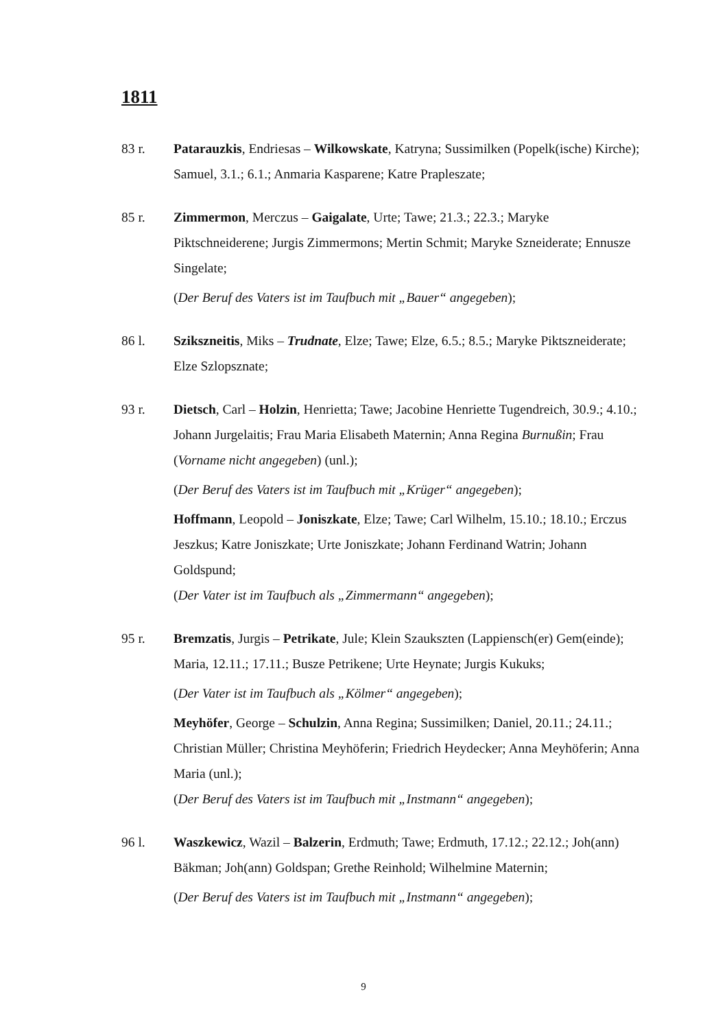1811
83 r. Patarauzkis, Endriesas – Wilkowskate, Katryna; Sussimilken (Popelk(ische) Kirche); Samuel, 3.1.; 6.1.; Anmaria Kasparene; Katre Prapleszate;
85 r. Zimmermon, Merczus – Gaigalate, Urte; Tawe; 21.3.; 22.3.; Maryke Piktschneiderene; Jurgis Zimmermons; Mertin Schmit; Maryke Szneiderate; Ennusze Singelate;
(Der Beruf des Vaters ist im Taufbuch mit „Bauer“ angegeben);
86 l. Szikszneitis, Miks – Trudnate, Elze; Tawe; Elze, 6.5.; 8.5.; Maryke Piktszneiderate; Elze Szlopsznate;
93 r. Dietsch, Carl – Holzin, Henrietta; Tawe; Jacobine Henriette Tugendreich, 30.9.; 4.10.; Johann Jurgelaitis; Frau Maria Elisabeth Maternin; Anna Regina Burnußin; Frau (Vorname nicht angegeben) (unl.);
(Der Beruf des Vaters ist im Taufbuch mit „Krüger“ angegeben);
Hoffmann, Leopold – Joniszkate, Elze; Tawe; Carl Wilhelm, 15.10.; 18.10.; Erczus Jeszkus; Katre Joniszkate; Urte Joniszkate; Johann Ferdinand Watrin; Johann Goldspund;
(Der Vater ist im Taufbuch als „Zimmermann“ angegeben);
95 r. Bremzatis, Jurgis – Petrikate, Jule; Klein Szaukszten (Lappiensch(er) Gem(einde); Maria, 12.11.; 17.11.; Busze Petrikene; Urte Heynate; Jurgis Kukuks;
(Der Vater ist im Taufbuch als „Kölmer“ angegeben);
Meyhöfer, George – Schulzin, Anna Regina; Sussimilken; Daniel, 20.11.; 24.11.; Christian Müller; Christina Meyhöferin; Friedrich Heydecker; Anna Meyhöferin; Anna Maria (unl.);
(Der Beruf des Vaters ist im Taufbuch mit „Instmann“ angegeben);
96 l. Waszkewicz, Wazil – Balzerin, Erdmuth; Tawe; Erdmuth, 17.12.; 22.12.; Joh(ann) Bäkman; Joh(ann) Goldspan; Grethe Reinhold; Wilhelmine Maternin;
(Der Beruf des Vaters ist im Taufbuch mit „Instmann“ angegeben);
9